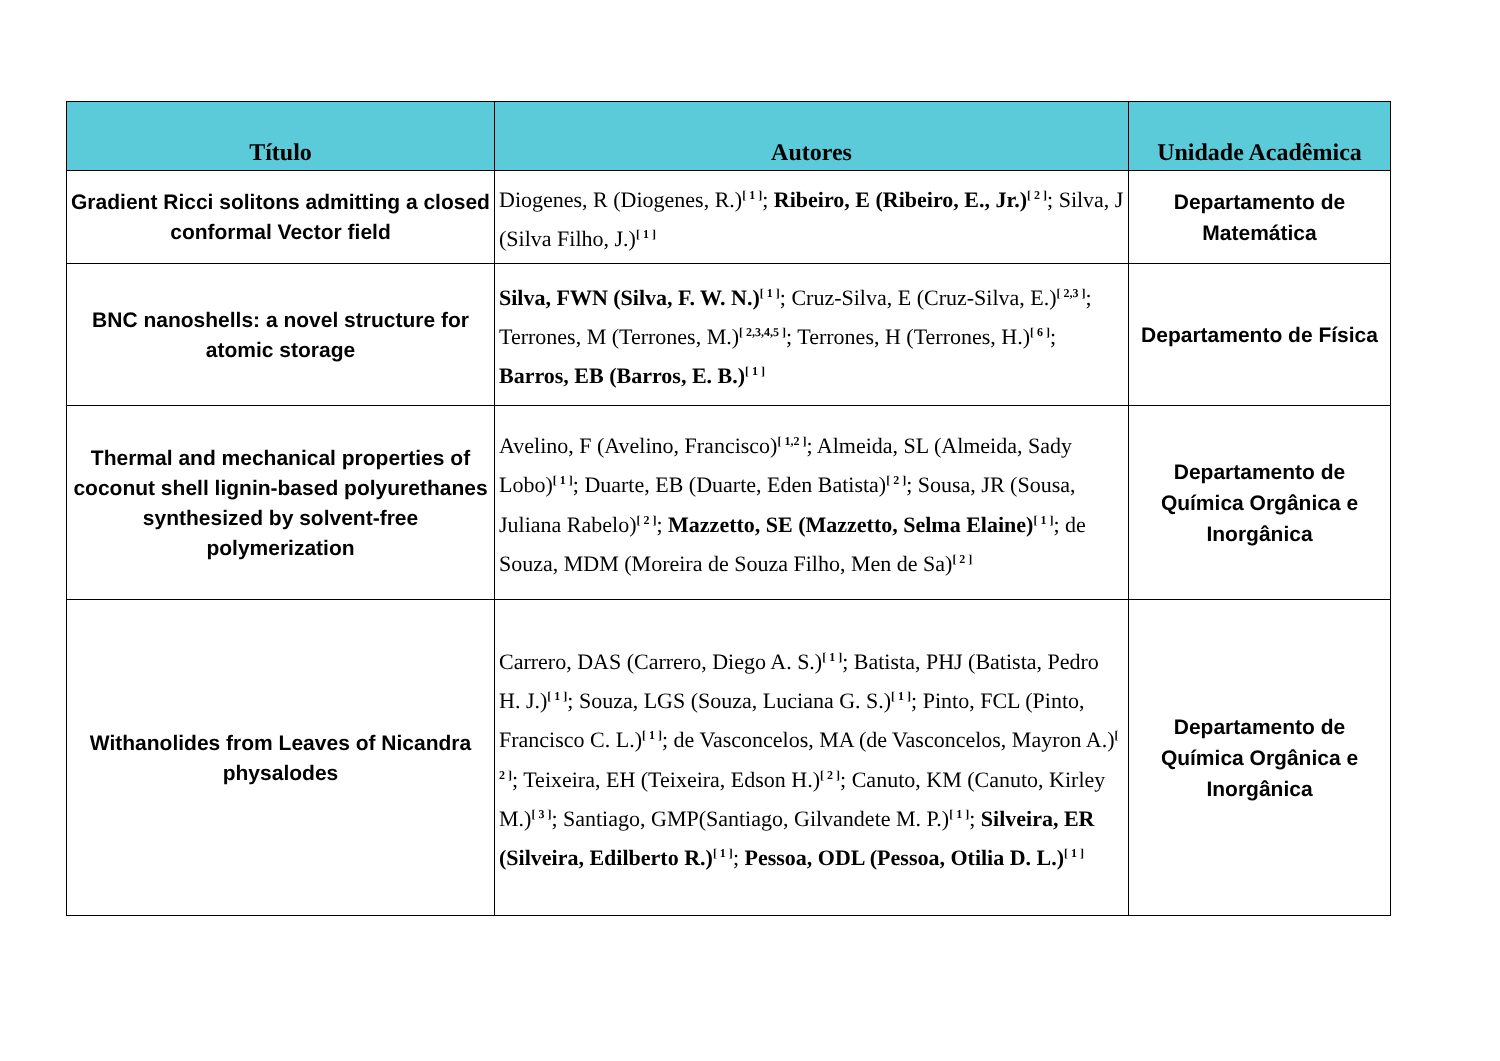| Título | Autores | Unidade Acadêmica |
| --- | --- | --- |
| Gradient Ricci solitons admitting a closed conformal Vector field | Diogenes, R (Diogenes, R.)<sup>[ 1 ]</sup>; Ribeiro, E (Ribeiro, E., Jr.)<sup>[ 2 ]</sup>; Silva, J (Silva Filho, J.)<sup>[ 1 ]</sup> | Departamento de Matemática |
| BNC nanoshells: a novel structure for atomic storage | Silva, FWN (Silva, F. W. N.)<sup>[ 1 ]</sup>; Cruz-Silva, E (Cruz-Silva, E.)<sup>[ 2,3 ]</sup>; Terrones, M (Terrones, M.)<sup>[ 2,3,4,5 ]</sup>; Terrones, H (Terrones, H.)<sup>[ 6 ]</sup>; Barros, EB (Barros, E. B.)<sup>[ 1 ]</sup> | Departamento de Física |
| Thermal and mechanical properties of coconut shell lignin-based polyurethanes synthesized by solvent-free polymerization | Avelino, F (Avelino, Francisco)<sup>[ 1,2 ]</sup>; Almeida, SL (Almeida, Sady Lobo)<sup>[ 1 ]</sup>; Duarte, EB (Duarte, Eden Batista)<sup>[ 2 ]</sup>; Sousa, JR (Sousa, Juliana Rabelo)<sup>[ 2 ]</sup>; Mazzetto, SE (Mazzetto, Selma Elaine)<sup>[ 1 ]</sup>; de Souza, MDM (Moreira de Souza Filho, Men de Sa)<sup>[ 2 ]</sup> | Departamento de Química Orgânica e Inorgânica |
| Withanolides from Leaves of Nicandra physalodes | Carrero, DAS (Carrero, Diego A. S.)<sup>[ 1 ]</sup>; Batista, PHJ (Batista, Pedro H. J.)<sup>[ 1 ]</sup>; Souza, LGS (Souza, Luciana G. S.)<sup>[ 1 ]</sup>; Pinto, FCL (Pinto, Francisco C. L.)<sup>[ 1 ]</sup>; de Vasconcelos, MA (de Vasconcelos, Mayron A.)<sup>[ 2 ]</sup>; Teixeira, EH (Teixeira, Edson H.)<sup>[ 2 ]</sup>; Canuto, KM (Canuto, Kirley M.)<sup>[ 3 ]</sup>; Santiago, GMP(Santiago, Gilvandete M. P.)<sup>[ 1 ]</sup>; Silveira, ER (Silveira, Edilberto R.)<sup>[ 1 ]</sup>; Pessoa, ODL (Pessoa, Otilia D. L.)<sup>[ 1 ]</sup> | Departamento de Química Orgânica e Inorgânica |